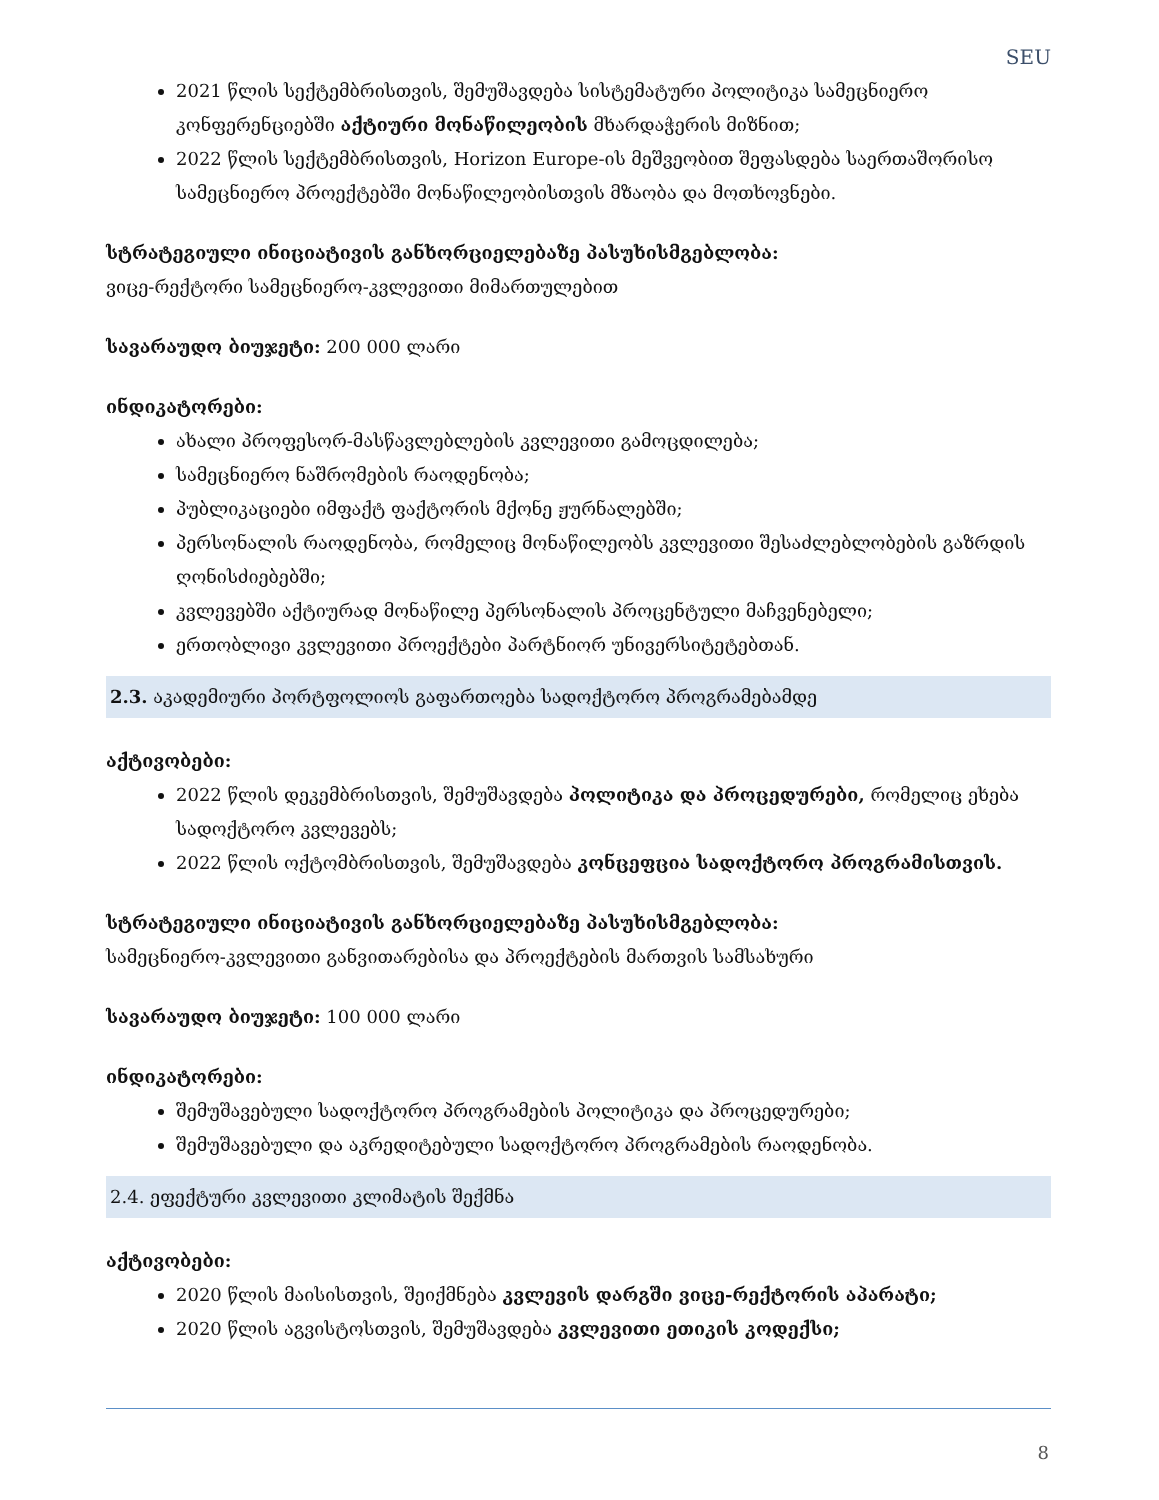SEU
2021 წლის სექტემბრისთვის, შემუშავდება სისტემატური პოლიტიკა სამეცნიერო კონფერენციებში აქტიური მონაწილეობის მხარდაჭერის მიზნით;
2022 წლის სექტემბრისთვის, Horizon Europe-ის მეშვეობით შეფასდება საერთაშორისო სამეცნიერო პროექტებში მონაწილეობისთვის მზაობა და მოთხოვნები.
სტრატეგიული ინიციატივის განხორციელებაზე პასუხისმგებლობა:
ვიცე-რექტორი სამეცნიერო-კვლევითი მიმართულებით
სავარაუდო ბიუჯეტი: 200 000 ლარი
ინდიკატორები:
ახალი პროფესორ-მასწავლებლების კვლევითი გამოცდილება;
სამეცნიერო ნაშრომების რაოდენობა;
პუბლიკაციები იმფაქტ ფაქტორის მქონე ჟურნალებში;
პერსონალის რაოდენობა, რომელიც მონაწილეობს კვლევითი შესაძლებლობების გაზრდის ღონისძიებებში;
კვლევებში აქტიურად მონაწილე პერსონალის პროცენტული მაჩვენებელი;
ერთობლივი კვლევითი პროექტები პარტნიორ უნივერსიტეტებთან.
2.3. აკადემიური პორტფოლიოს გაფართოება სადოქტორო პროგრამებამდე
აქტივობები:
2022 წლის დეკემბრისთვის, შემუშავდება პოლიტიკა და პროცედურები, რომელიც ეხება სადოქტორო კვლევებს;
2022 წლის ოქტომბრისთვის, შემუშავდება კონცეფცია სადოქტორო პროგრამისთვის.
სტრატეგიული ინიციატივის განხორციელებაზე პასუხისმგებლობა:
სამეცნიერო-კვლევითი განვითარებისა და პროექტების მართვის სამსახური
სავარაუდო ბიუჯეტი: 100 000 ლარი
ინდიკატორები:
შემუშავებული სადოქტორო პროგრამების პოლიტიკა და პროცედურები;
შემუშავებული და აკრედიტებული სადოქტორო პროგრამების რაოდენობა.
2.4. ეფექტური კვლევითი კლიმატის შექმნა
აქტივობები:
2020 წლის მაისისთვის, შეიქმნება კვლევის დარგში ვიცე-რექტორის აპარატი;
2020 წლის აგვისტოსთვის, შემუშავდება კვლევითი ეთიკის კოდექსი;
8